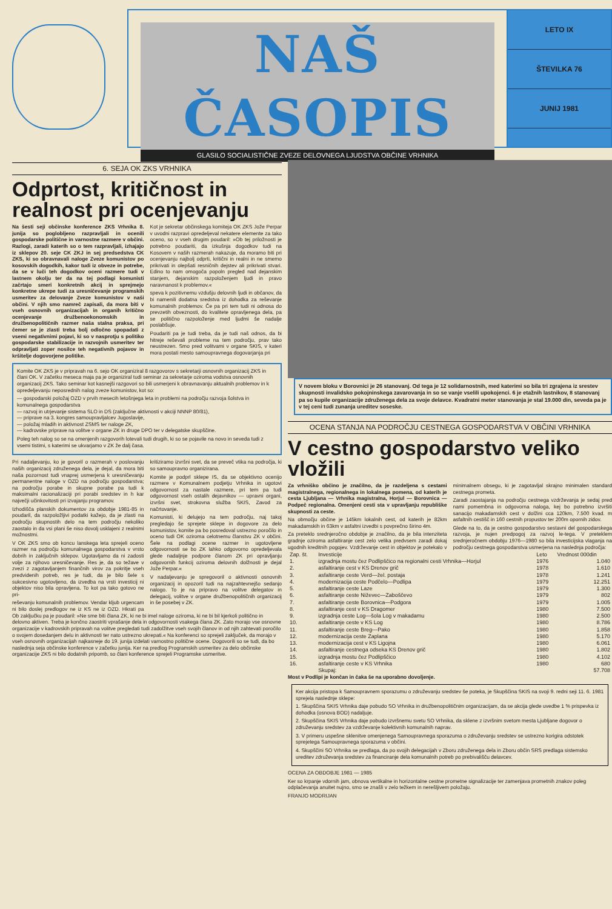NAŠ ČASOPIS
GLASILO SOCIALISTIČNE ZVEZE DELOVNEGA LJUDSTVA OBČINE VRHNIKA
LETO IX
ŠTEVILKA 76
JUNIJ 1981
6. SEJA OK ZKS VRHNIKA
Odprtost, kritičnost in realnost pri ocenjevanju
Na šesti seji občinske konference ZKS Vrhnika 8. junija so poglobljeno razpravljali in ocenili gospodarske politične in varnostne razmere v občini. Razlogi, zaradi katerih so o tem razpravljali, izhajajo iz sklepov 20. seje CK ZKJ in sej predsedstva CK ZKS, ki so obravnavali naloge Zveze komunistov po kosovskih dogodkih, kakor tudi iz obveze in potrebe, da se v luči teh dogodkov oceni razmere tudi v lastnem okolju ter da na tej podlagi komunisti začrtajo smeri konkretnih akcij in sprejmejo konkretne ukrepe tudi za uresničevanje programskih usmeritev za delovanje Zveze komunistov v naši občini. V njih smo namreč zapisali, da mora biti v vseh osnovnih organizacijah in organih kritično ocenjevanje družbenoekonomskih in družbenopolitičnih razmer naša stalna praksa, pri čemer se je zlasti treba bolj odločno spopadati z vsemi negativnimi pojavi, ki so v nasprotju s politiko gospodarske stabilizacije in razvojnih usmeritev ter odpravljati zoper nosilce teh negativnih pojavov in kršitelje dogovorjene politike.
Kot je sekretar občinskega komiteja OK ZKS Jože Perpar v uvodni razpravi opredeljeval nekatere elemente za tako oceno, so v vseh drugim poudaril: »Ob tej priložnosti je potrebno poudariti, da izkušnja dogodkov tudi na Kosovem v naših razmerah nakazuje, da moramo biti pri ocenjevanju najbolj odprti, kritični in realni in ne smemo prikrivati in olepšati resničnih dejstev ali prikrivati stvari. Edino to nam omogoča popoln pregled nad dejanskim stanjem, dejanskim razpoloženjem ljudi in pravo naravnanost k problemov.«
speva k pozitivnemu vzdušju delovnih ljudi in občanov, da bi namenili dodatna sredstva iz dohodka za reševanje komunalnih problemov. Če pa pri tem tudi ni odnosa do prevzetih obveznosti, do kvalitete opravljenega dela, pa se politično razpoloženje med ljudmi še nadalje poslabšuje.
Poudariti pa je tudi treba, da je tudi naš odnos, da bi hitreje reševali probleme na tem področju, prav tako neustrezen. Smo pred volitvami v organe SKIS, v kateri mora postati mesto samoupravnega dogovarjanja pri
Komite OK ZKS je v pripravah na 6. sejo OK organiziral 8 razgovorov s sekretarji osnovnih organizacij ZKS in člani OK. V začetku meseca maja pa je organiziral tudi seminar za sekretarje oziroma vodstva osnovnih organizacij ZKS. Tako seminar kot kasnejši razgovori so bili usmerjeni k obravnavanju aktualnih problemov in k opredeljevanju neposrednih nalog zveze komunistov, kot so:
— gospodarski položaj OZD v prvih mesecih letošnjega leta in problemi na področju razvoja šolstva in komunalnega gospodarstva
— razvoj in utrjevanje sistema SLO in DS (zaključne aktivnosti v akciji NNNP 80/81),
— priprave na 3. kongres samoupravljalcev Jugoslavije,
— položaj mladih in aktivnost ZSMS ter naloge ZK,
— kadrovske priprave na volitve v organe ZK in druge DPO ter v delegatske skupščine.
Poleg teh nalog so se na omenjenih razgovorih lotevali tudi drugih, ki so se pojavile na novo in seveda tudi z vsemi tistimi, s katerimi se ukvarjamo v ZK že dalj časa.
Pri nadaljevanju, ko je govoril o razmerah v poslovanju naših organizacij združenega dela, je dejal, da mora biti naša pozornost tudi vnaprej usmerjena k uresničevanju permanentne naloge v OZD na področju gospodarstva; na področju porabe in skupne porabe pa tudi k maksimalni racionalizaciji pri porabi sredstev in h kar največji učinkovitosti pri izvajanju programov.
Izhodišča planskih dokumentov za obdobje 1981-85 in poudaril, da razpoložljivi podatki kažejo, da je zlasti na področju skupnostih delo na tem področju nekoliko zaostalo in da vsi plani še niso dovolj usklajeni z realnimi možnostmi.
V OK ZKS smo ob koncu lanskega leta sprejeli oceno razmer na področju komunalnega gospodarstva v vrsto dobrih in zaključnih sklepov. Ugotavljamo da ni zadosti volje za njihovo uresničevanje. Res je, da so težave v zvezi z zagotavljanjem finančnih virov za pokritje vseh predvidenih potreb, res je tudi, da je bilo šele s sukcesivno ugotovljeno, da izvedba na vrsti investicij ni objektov niso bila opravljena. To kot pa tako gotovo ne pri-
reševanju komunalnih problemov. Vendar kljub urgencam ni bilo doslej predlogov ne iz KS ne iz OZD. Hkrati pa kritiziramo izvršni svet, da se preveč vtika na področja, ki so samoupravno organizirana.
Komite je podprl sklepe IS, da se objektivno ocenijo razmere v Komunalnem podjetju Vrhnika in ugotovi odgovornost za nastale razmere, pri tem pa tudi odgovornost vseh ostalih dejavnikov — upravni organi, izvršni svet, strokovna služba SKIS, Zavod za načrtovanje.
Komunisti, ki delujejo na tem področju, naj takoj pregledajo še sprejete sklepe in dogovore za delo komunistov, komite pa bo posredoval ustrezno poročilo in oceno tudi OK oziroma celotnemu članstvu ZK v občini. Šele na podlagi ocene razmer in ugotovljene odgovornosti se bo ZK lahko odgovorno opredeljevala glede nadaljnje podpore članom ZK pri opravljanju odgovornih funkcij oziroma delovnih dolžnosti je dejal Jože Perpar.«
V nadaljevanju je spregovoril o aktivnosti osnovnih organizacij in opozoril tudi na najzahtevnejšo sedanjo nalogo. To je na pripravo na volitve delegatov in delegacij, volitve v organe družbenopolitičnih organizacij in še posebej v ZK.
Ob zaključku pa je poudaril: »Ne sme biti člana ZK, ki ne bi imel naloge oziroma, ki ne bi bil kjerkoli politično in delovno aktiven. Treba je končno zaostriti vprašanje dela in odgovornosti vsakega člana ZK. Zato morajo vse osnovne organizacije v kadrovskih pripravah na volitve pregledati tudi zadolžitve vseh svojih članov in od njih zahtevati poročilo o svojem dosedanjem delu in aktivnosti ter nato ustrezno ukrepati.« Na konferenci so sprejeli zaključek, da morajo v vseh osnovnih organizacijah najkasneje do 19. junija izdelati varnostno politične ocene. Dogovorili so se tudi, da bo naslednja seja občinske konference v začetku junija. Ker na predlog Programskih usmeritev za delo občinske organizacije ZKS ni bilo dodatnih pripomb, so člani konference sprejeli Programske usmeritve.
V novem bloku v Borovnici je 26 stanovanj. Od tega je 12 solidarnostnih, med katerimi so bila tri zgrajena iz srestev skupnosti invalidsko pokojninskega zavarovanja in so se vanje vselili upokojenci. 6 je etažnih lastnikov, 8 stanovanj pa so kupile organizacije združenega dela za svoje delavce. Kvadratni meter stanovanja je stal 19.000 din, seveda pa je v tej ceni tudi zunanja ureditev soseske.
OCENA STANJA NA PODROČJU CESTNEGA GOSPODARSTVA V OBČINI VRHNIKA
V cestno gospodarstvo veliko vložili
Za vrhniško občino je značilno, da je razdeljena s cestami magistralnega, regionalnega in lokalnega pomena, od katerih je cesta Ljubljana — Vrhnika magistralna, Horjul — Borovnica — Podpeč regionalna. Omenjeni cesti sta v upravljanju republiške skupnosti za ceste.
Na območju občine je 145km lokalnih cest, od katerih je 82km makadamskih in 63km v asfaltni izvedbi s povprečno širino 4m.
Za preteklo srednjeročno obdobje je značilno, da je bila intenziteta gradnje oziroma asfaltiranje cest zelo velika predvsem zaradi dokaj ugodnih kreditnih pogojev. Vzdrževanje cest in objektov je potekalo v minimalnem obsegu, ki je zagotavljal skrajno minimalen standard cestnega prometa.
Zaradi zaostajanja na področju cestnega vzdrževanja je sedaj pred nami pomembna in odgovorna naloga, kej bo potrebno izvršiti sanacijo makadamskih cest v dolžini cca 120km, 7.500 kvad. m asfaltnih cestišč in 160 cestnih propustov ter 200m opornih zidov.
Glede na to, da je cestno gospodarstvo sestavni del gospodarskega razvoja, je nujen predpogoj za razvoj le-tega. V preteklem srednjeročnem obdobju 1976—1980 so bila investicijska vlaganja na področju cestnega gospodarstva usmerjena na naslednja področja:
| Zap. št. | Investicije | Leto | Vrednost 000din |
| --- | --- | --- | --- |
| 1. | izgradnja mostu čez Podlipščico na regionalni cesti Vrhnika—Horjul | 1976 | 1.040 |
| 2. | asfaltiranje cest v KS Drenov grič | 1978 | 1.610 |
| 3. | asfaltiranje ceste Verd—žel. postaja | 1978 | 1.241 |
| 4. | modernizacija ceste Podčelo—Podlipa | 1979 | 12.251 |
| 5. | asfaltiranje ceste Laze | 1979 | 1.300 |
| 6. | asfaltiranje ceste Niževec—Zaboščevo | 1979 | 802 |
| 7. | asfaltiranje ceste Borovnica—Podgora | 1979 | 1.005 |
| 8. | asfaltiranje cest v KS Dragomer | 1980 | 7.500 |
| 9. | izgradnja ceste Log—šola Log v makadamu | 1980 | 2.500 |
| 10. | asfaltiranje ceste v KS Log | 1980 | 8.786 |
| 11. | asfaltiranje ceste Breg—Pako | 1980 | 1.858 |
| 12. | modernizacija ceste Zaplana | 1980 | 5.170 |
| 13. | modernizacija cest v KS Ligojna | 1980 | 6.061 |
| 14. | asfaltiranje cestnega odseka KS Drenov grič | 1980 | 1.802 |
| 15. | izgradnja mostu čez Podlipščico | 1980 | 4.102 |
| 16. | asfaltiranje ceste v KS Vrhnika | 1980 | 680 |
| | Skupaj: | | 57.708 |
Most v Podlipi je končan in čaka še na uporabno dovoljenje.
Ker akcija pristopa k Samoupravnem sporazumu o združevanju sredstev še poteka, je Skupščina SKIS na svoji 9. redni seji 11. 6. 1981 sprejela naslednje sklepe:
1. Skupščina SKIS Vrhnika daje pobudo SO Vrhnika in družbenopolitičnim organizacijam, da se akcija glede uvedbe 1 % prispevka iz dohodka (osnova BOD) nadaljuje.
2. Skupščina SKIS Vrhnika daje pobudo izvršnemu svetu SO Vrhnika, da sklene z izvršnim svetom mesta Ljubljane dogovor o združevanju sredstev za vzdrževanje kolektivnih komunalnih naprav.
3. V primeru uspešne sklenitve omenjenega Samoupravnega sporazuma o združevanju sredstev se ustrezno korigira odstotek sprejetega Samoupravnega sporazuma v občini.
4. Skupščini SO Vrhnika se predlaga, da po svojih delegacijah v Zboru združenega dela in Zboru občin SRS predlaga sistemsko ureditev združevanja sredstev za financiranje dela komunalnih potreb po prebivališču delavcev.
OCENA ZA OBDOBJE 1981 — 1985
Ker so krpanje vdornih jam, obnova vertikalne in horizontalne cestne prometne signalizacije ter zamenjava prometnih znakov poleg odplačevanja anuitet nujno, smo se znašli v zelo težkem in nerešljivem položaju.
FRANJO MODRIJAN